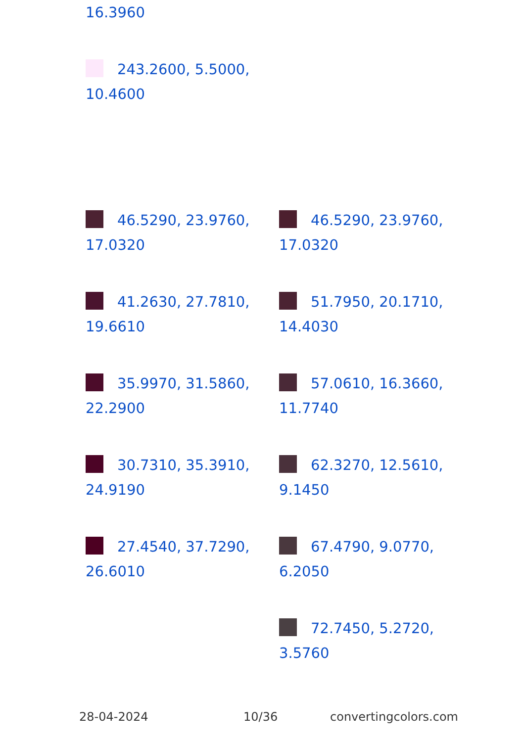16.3960
243.2600, 5.5000, 10.4600
46.5290, 23.9760, 17.0320
46.5290, 23.9760, 17.0320
41.2630, 27.7810, 19.6610
51.7950, 20.1710, 14.4030
35.9970, 31.5860, 22.2900
57.0610, 16.3660, 11.7740
30.7310, 35.3910, 24.9190
62.3270, 12.5610, 9.1450
27.4540, 37.7290, 26.6010
67.4790, 9.0770, 6.2050
72.7450, 5.2720, 3.5760
28-04-2024 10/36 convertingcolors.com